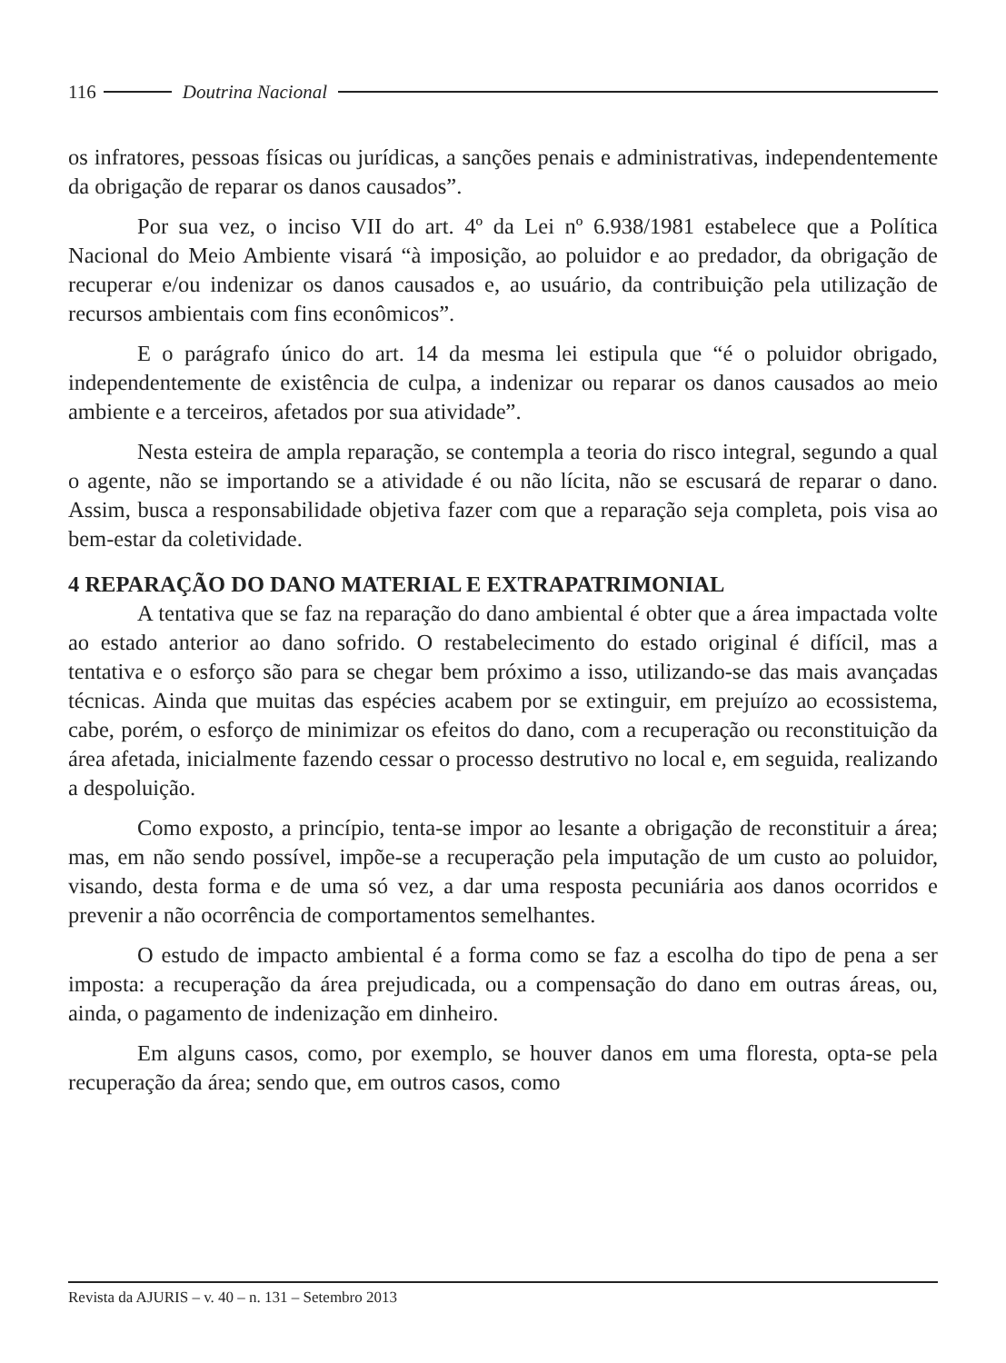116 Doutrina Nacional
os infratores, pessoas físicas ou jurídicas, a sanções penais e administrativas, independentemente da obrigação de reparar os danos causados”.
Por sua vez, o inciso VII do art. 4º da Lei nº 6.938/1981 estabelece que a Política Nacional do Meio Ambiente visará “à imposição, ao poluidor e ao predador, da obrigação de recuperar e/ou indenizar os danos causados e, ao usuário, da contribuição pela utilização de recursos ambientais com fins econômicos”.
E o parágrafo único do art. 14 da mesma lei estipula que “é o poluidor obrigado, independentemente de existência de culpa, a indenizar ou reparar os danos causados ao meio ambiente e a terceiros, afetados por sua atividade”.
Nesta esteira de ampla reparação, se contempla a teoria do risco integral, segundo a qual o agente, não se importando se a atividade é ou não lícita, não se escusará de reparar o dano. Assim, busca a responsabilidade objetiva fazer com que a reparação seja completa, pois visa ao bem-estar da coletividade.
4 REPARAÇÃO DO DANO MATERIAL E EXTRAPATRIMONIAL
A tentativa que se faz na reparação do dano ambiental é obter que a área impactada volte ao estado anterior ao dano sofrido. O restabelecimento do estado original é difícil, mas a tentativa e o esforço são para se chegar bem próximo a isso, utilizando-se das mais avançadas técnicas. Ainda que muitas das espécies acabem por se extinguir, em prejuízo ao ecossistema, cabe, porém, o esforço de minimizar os efeitos do dano, com a recuperação ou reconstituição da área afetada, inicialmente fazendo cessar o processo destrutivo no local e, em seguida, realizando a despoluição.
Como exposto, a princípio, tenta-se impor ao lesante a obrigação de reconstituir a área; mas, em não sendo possível, impõe-se a recuperação pela imputação de um custo ao poluidor, visando, desta forma e de uma só vez, a dar uma resposta pecuniária aos danos ocorridos e prevenir a não ocorrência de comportamentos semelhantes.
O estudo de impacto ambiental é a forma como se faz a escolha do tipo de pena a ser imposta: a recuperação da área prejudicada, ou a compensação do dano em outras áreas, ou, ainda, o pagamento de indenização em dinheiro.
Em alguns casos, como, por exemplo, se houver danos em uma floresta, opta-se pela recuperação da área; sendo que, em outros casos, como
Revista da AJURIS – v. 40 – n. 131 – Setembro 2013